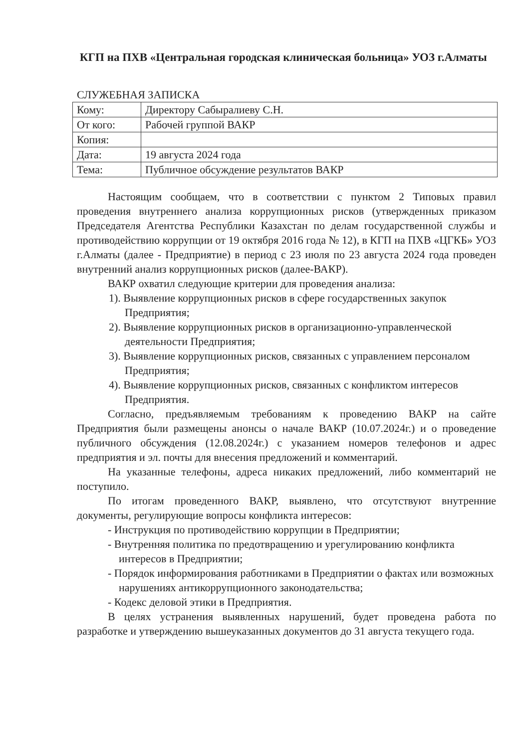КГП на ПХВ «Центральная городская клиническая больница» УОЗ г.Алматы
СЛУЖЕБНАЯ ЗАПИСКА
| Кому: | Директору Сабыралиеву С.Н. |
| От кого: | Рабочей группой ВАКР |
| Копия: | |
| Дата: | 19 августа 2024 года |
| Тема: | Публичное обсуждение результатов ВАКР |
Настоящим сообщаем, что в соответствии с пунктом 2 Типовых правил проведения внутреннего анализа коррупционных рисков (утвержденных приказом Председателя Агентства Республики Казахстан по делам государственной службы и противодействию коррупции от 19 октября 2016 года № 12), в КГП на ПХВ «ЦГКБ» УОЗ г.Алматы (далее - Предприятие) в период с 23 июля по 23 августа 2024 года проведен внутренний анализ коррупционных рисков (далее-ВАКР).
ВАКР охватил следующие критерии для проведения анализа:
1). Выявление коррупционных рисков в сфере государственных закупок Предприятия;
2). Выявление коррупционных рисков в организационно-управленческой деятельности Предприятия;
3). Выявление коррупционных рисков, связанных с управлением персоналом Предприятия;
4). Выявление коррупционных рисков, связанных с конфликтом интересов Предприятия.
Согласно, предъявляемым требованиям к проведению ВАКР на сайте Предприятия были размещены анонсы о начале ВАКР (10.07.2024г.) и о проведение публичного обсуждения (12.08.2024г.) с указанием номеров телефонов и адрес предприятия и эл. почты для внесения предложений и комментарий.
На указанные телефоны, адреса никаких предложений, либо комментарий не поступило.
По итогам проведенного ВАКР, выявлено, что отсутствуют внутренние документы, регулирующие вопросы конфликта интересов:
- Инструкция по противодействию коррупции в Предприятии;
- Внутренняя политика по предотвращению и урегулированию конфликта интересов в Предприятии;
- Порядок информирования работниками в Предприятии о фактах или возможных нарушениях антикоррупционного законодательства;
- Кодекс деловой этики в Предприятия.
В целях устранения выявленных нарушений, будет проведена работа по разработке и утверждению вышеуказанных документов до 31 августа текущего года.